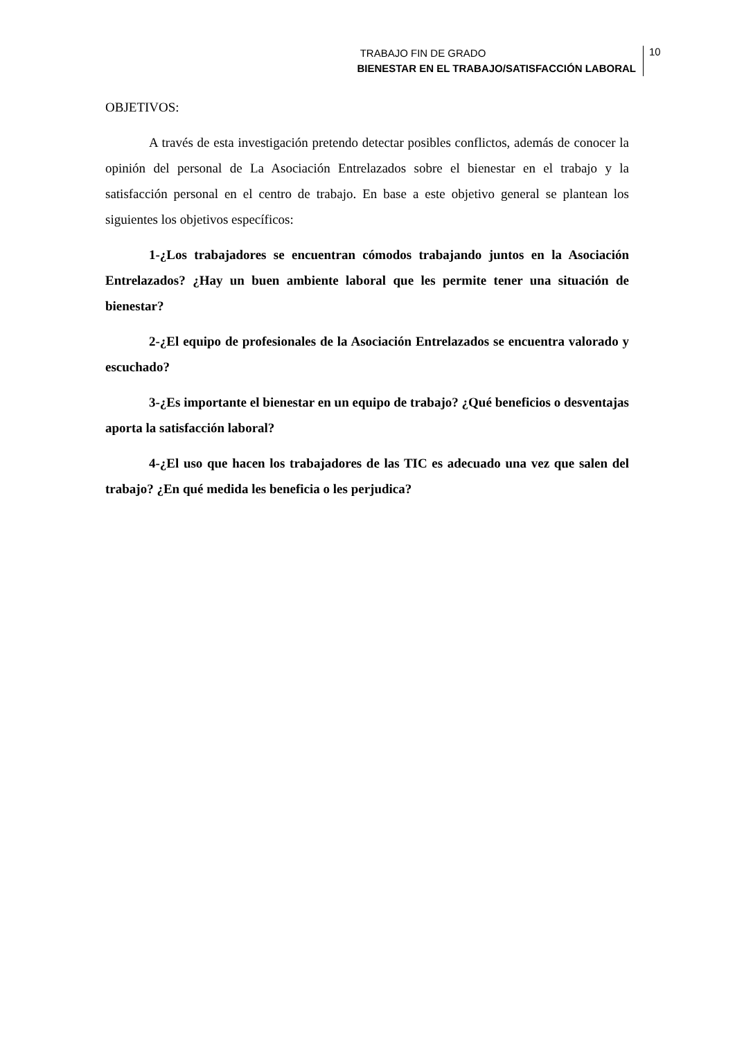TRABAJO FIN DE GRADO
BIENESTAR EN EL TRABAJO/SATISFACCIÓN LABORAL
10
OBJETIVOS:
A través de esta investigación pretendo detectar posibles conflictos, además de conocer la opinión del personal de La Asociación Entrelazados sobre el bienestar en el trabajo y la satisfacción personal en el centro de trabajo. En base a este objetivo general se plantean los siguientes los objetivos específicos:
1-¿Los trabajadores se encuentran cómodos trabajando juntos en la Asociación Entrelazados? ¿Hay un buen ambiente laboral que les permite tener una situación de bienestar?
2-¿El equipo de profesionales de la Asociación Entrelazados se encuentra valorado y escuchado?
3-¿Es importante el bienestar en un equipo de trabajo? ¿Qué beneficios o desventajas aporta la satisfacción laboral?
4-¿El uso que hacen los trabajadores de las TIC es adecuado una vez que salen del trabajo? ¿En qué medida les beneficia o les perjudica?